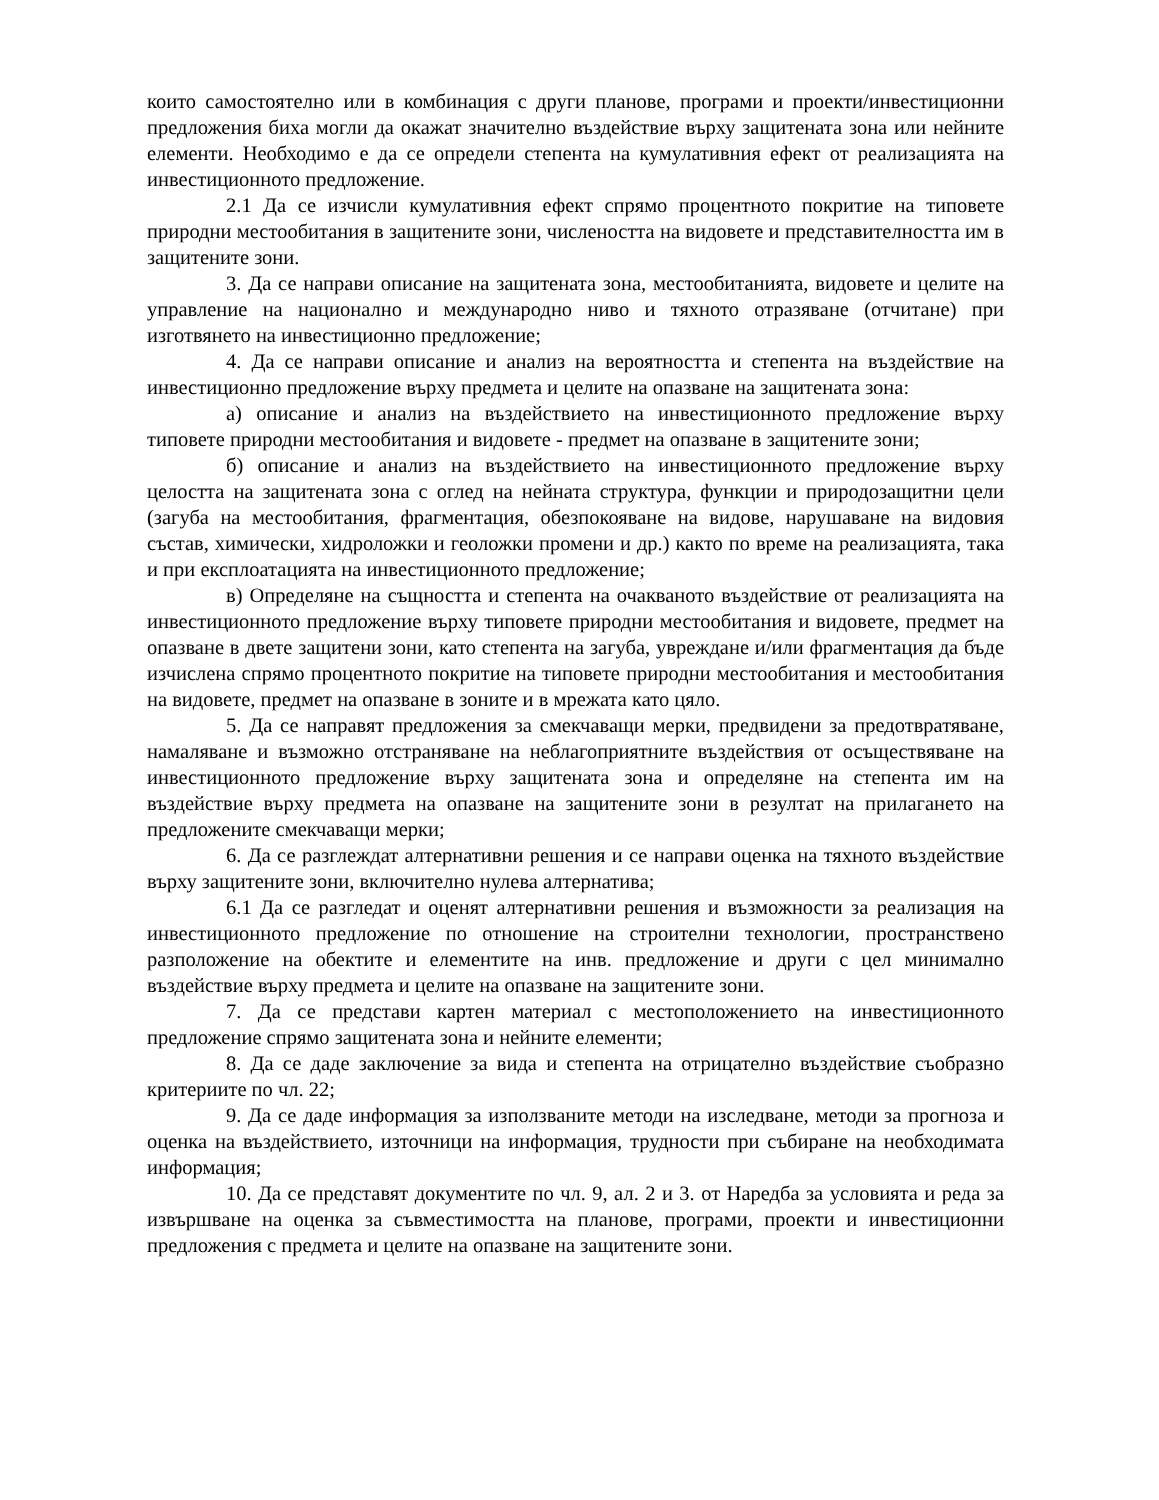които самостоятелно или в комбинация с други планове, програми и проекти/инвестиционни предложения биха могли да окажат значително въздействие върху защитената зона или нейните елементи. Необходимо е да се определи степента на кумулативния ефект от реализацията на инвестиционното предложение.
2.1 Да се изчисли кумулативния ефект спрямо процентното покритие на типовете природни местообитания в защитените зони, числеността на видовете и представителността им в защитените зони.
3. Да се направи описание на защитената зона, местообитанията, видовете и целите на управление на национално и международно ниво и тяхното отразяване (отчитане) при изготвянето на инвестиционно предложение;
4. Да се направи описание и анализ на вероятността и степента на въздействие на инвестиционно предложение върху предмета и целите на опазване на защитената зона:
а) описание и анализ на въздействието на инвестиционното предложение върху типовете природни местообитания и видовете - предмет на опазване в защитените зони;
б) описание и анализ на въздействието на инвестиционното предложение върху целостта на защитената зона с оглед на нейната структура, функции и природозащитни цели (загуба на местообитания, фрагментация, обезпокояване на видове, нарушаване на видовия състав, химически, хидроложки и геоложки промени и др.) както по време на реализацията, така и при експлоатацията на инвестиционното предложение;
в) Определяне на същността и степента на очакваното въздействие от реализацията на инвестиционното предложение върху типовете природни местообитания и видовете, предмет на опазване в двете защитени зони, като степента на загуба, увреждане и/или фрагментация да бъде изчислена спрямо процентното покритие на типовете природни местообитания и местообитания на видовете, предмет на опазване в зоните и в мрежата като цяло.
5. Да се направят предложения за смекчаващи мерки, предвидени за предотвратяване, намаляване и възможно отстраняване на неблагоприятните въздействия от осъществяване на инвестиционното предложение върху защитената зона и определяне на степента им на въздействие върху предмета на опазване на защитените зони в резултат на прилагането на предложените смекчаващи мерки;
6. Да се разглеждат алтернативни решения и се направи оценка на тяхното въздействие върху защитените зони, включително нулева алтернатива;
6.1 Да се разгледат и оценят алтернативни решения и възможности за реализация на инвестиционното предложение по отношение на строителни технологии, пространствено разположение на обектите и елементите на инв. предложение и други с цел минимално въздействие върху предмета и целите на опазване на защитените зони.
7. Да се представи картен материал с местоположението на инвестиционното предложение спрямо защитената зона и нейните елементи;
8. Да се даде заключение за вида и степента на отрицателно въздействие съобразно критериите по чл. 22;
9. Да се даде информация за използваните методи на изследване, методи за прогноза и оценка на въздействието, източници на информация, трудности при събиране на необходимата информация;
10. Да се представят документите по чл. 9, ал. 2 и 3. от Наредба за условията и реда за извършване на оценка за съвместимостта на планове, програми, проекти и инвестиционни предложения с предмета и целите на опазване на защитените зони.